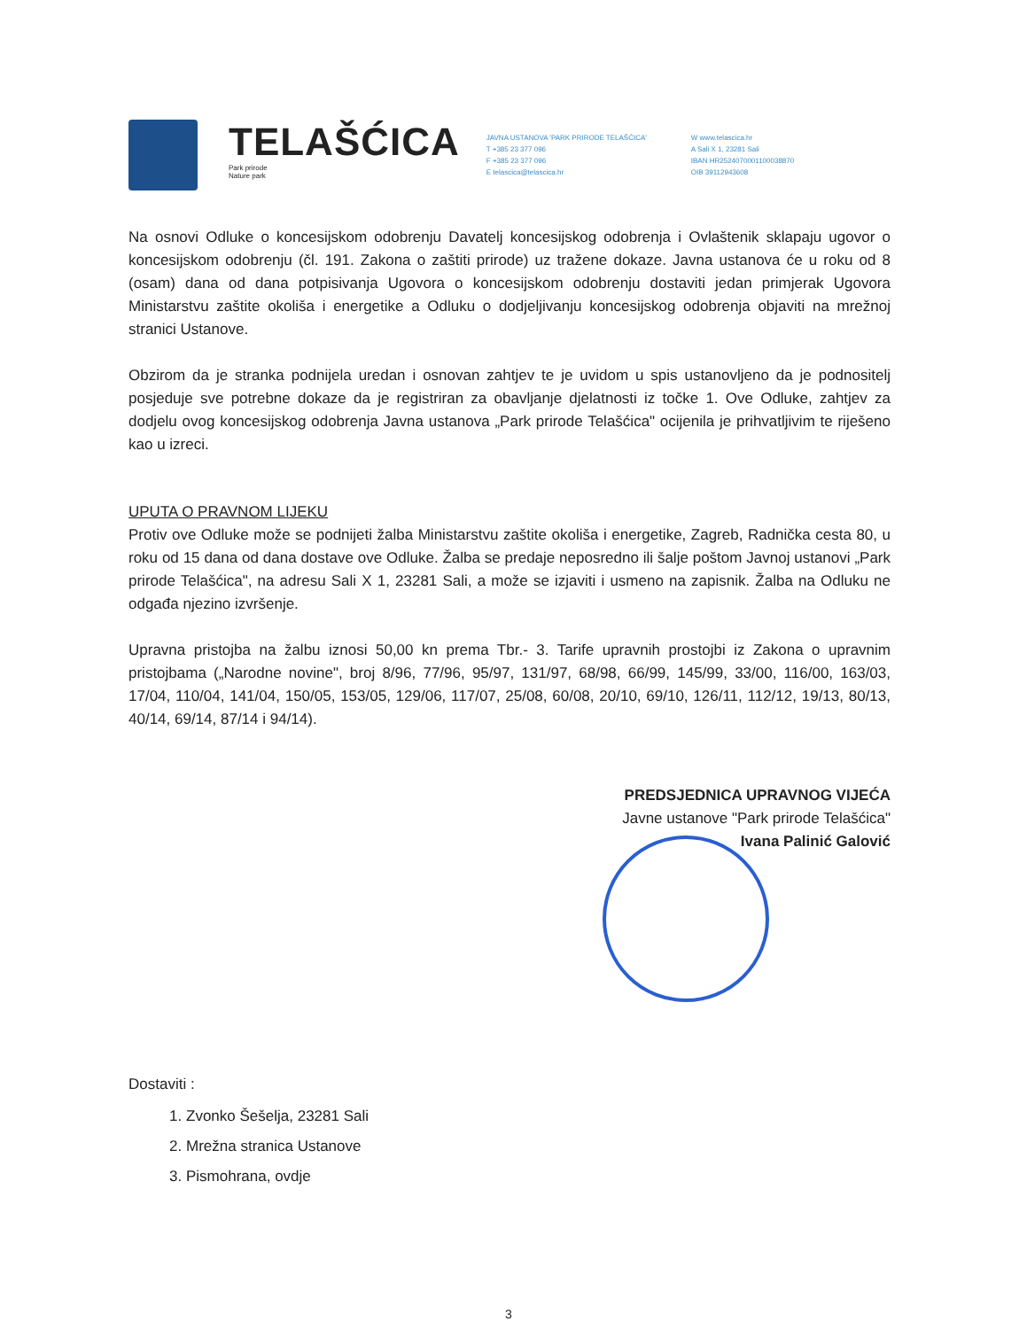TELAŠĆICA
Park prirode
Nature park
JAVNA USTANOVA 'PARK PRIRODE TELAŠĆICA'
T +385 23 377 096
F +385 23 377 096
E telascica@telascica.hr
W www.telascica.hr
A Sali X 1, 23281 Sali
IBAN HR2524070001100038870
OIB 39112943608
Na osnovi Odluke o koncesijskom odobrenju Davatelj koncesijskog odobrenja i Ovlaštenik sklapaju ugovor o koncesijskom odobrenju (čl. 191. Zakona o zaštiti prirode) uz tražene dokaze. Javna ustanova će u roku od 8 (osam) dana od dana potpisivanja Ugovora o koncesijskom odobrenju dostaviti jedan primjerak Ugovora Ministarstvu zaštite okoliša i energetike a Odluku o dodjeljivanju koncesijskog odobrenja objaviti na mrežnoj stranici Ustanove.
Obzirom da je stranka podnijela uredan i osnovan zahtjev te je uvidom u spis ustanovljeno da je podnositelj posjeduje sve potrebne dokaze da je registriran za obavljanje djelatnosti iz točke 1. Ove Odluke, zahtjev za dodjelu ovog koncesijskog odobrenja Javna ustanova „Park prirode Telašćica" ocijenila je prihvatljivim te riješeno kao u izreci.
UPUTA O PRAVNOM LIJEKU
Protiv ove Odluke može se podnijeti žalba Ministarstvu zaštite okoliša i energetike, Zagreb, Radnička cesta 80, u roku od 15 dana od dana dostave ove Odluke. Žalba se predaje neposredno ili šalje poštom Javnoj ustanovi „Park prirode Telašćica", na adresu Sali X 1, 23281 Sali, a može se izjaviti i usmeno na zapisnik. Žalba na Odluku ne odgađa njezino izvršenje.
Upravna pristojba na žalbu iznosi 50,00 kn prema Tbr.- 3. Tarife upravnih prostojbi iz Zakona o upravnim pristojbama („Narodne novine", broj 8/96, 77/96, 95/97, 131/97, 68/98, 66/99, 145/99, 33/00, 116/00, 163/03, 17/04, 110/04, 141/04, 150/05, 153/05, 129/06, 117/07, 25/08, 60/08, 20/10, 69/10, 126/11, 112/12, 19/13, 80/13, 40/14, 69/14, 87/14 i 94/14).
PREDSJEDNICA UPRAVNOG VIJEĆA
Javne ustanove "Park prirode Telašćica"
Ivana Palinić Galović
Dostaviti :
1. Zvonko Šešelja, 23281 Sali
2. Mrežna stranica Ustanove
3. Pismohrana, ovdje
3